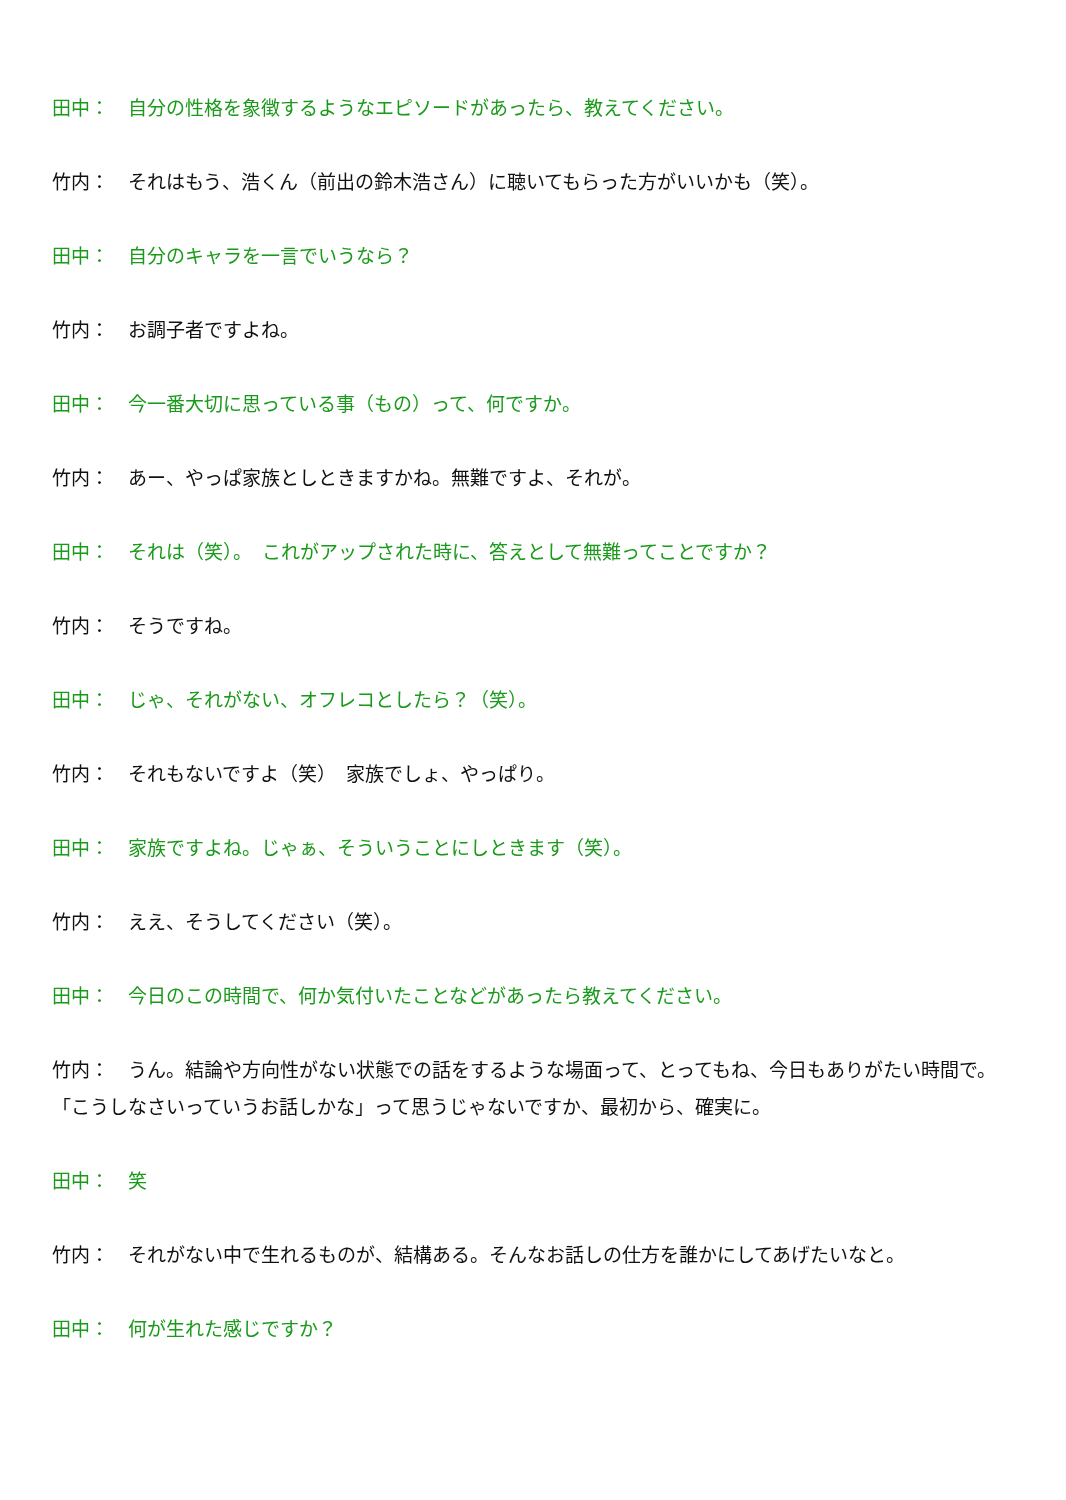田中：　自分の性格を象徴するようなエピソードがあったら、教えてください。
竹内：　それはもう、浩くん（前出の鈴木浩さん）に聴いてもらった方がいいかも（笑）。
田中：　自分のキャラを一言でいうなら？
竹内：　お調子者ですよね。
田中：　今一番大切に思っている事（もの）って、何ですか。
竹内：　あー、やっぱ家族としときますかね。無難ですよ、それが。
田中：　それは（笑）。　これがアップされた時に、答えとして無難ってことですか？
竹内：　そうですね。
田中：　じゃ、それがない、オフレコとしたら？（笑）。
竹内：　それもないですよ（笑）　家族でしょ、やっぱり。
田中：　家族ですよね。じゃぁ、そういうことにしときます（笑）。
竹内：　ええ、そうしてください（笑）。
田中：　今日のこの時間で、何か気付いたことなどがあったら教えてください。
竹内：　うん。結論や方向性がない状態での話をするような場面って、とってもね、今日もありがたい時間で。「こうしなさいっていうお話しかな」って思うじゃないですか、最初から、確実に。
田中：　笑
竹内：　それがない中で生れるものが、結構ある。そんなお話しの仕方を誰かにしてあげたいなと。
田中：　何が生れた感じですか？